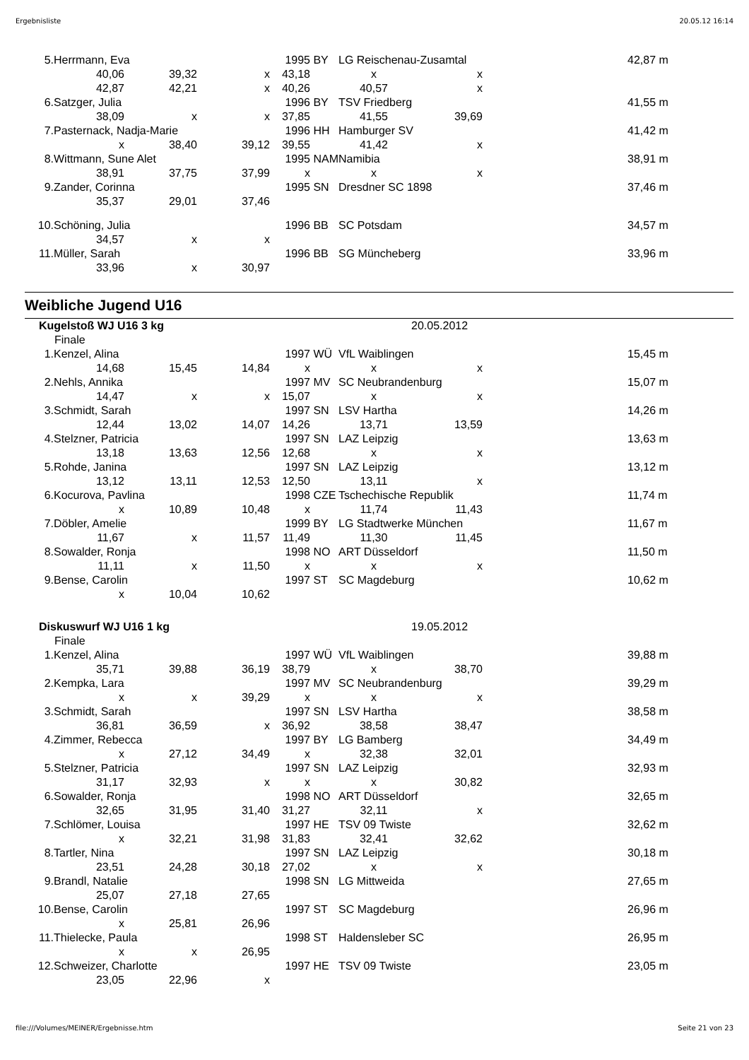Ergebnisliste 20.05.12 16:14
| 5. | Herrmann, Eva | | | 1995 | BY | LG Reischenau-Zusamtal | | | 42,87 m |
| | 40,06 | 39,32 | x | 43,18 | | x | x | | |
| | 42,87 | 42,21 | x | 40,26 | | 40,57 | x | | |
| 6. | Satzger, Julia | | | 1996 | BY | TSV Friedberg | | | 41,55 m |
| | 38,09 | x | x | 37,85 | | 41,55 | 39,69 | | |
| 7. | Pasternack, Nadja-Marie | | | 1996 | HH | Hamburger SV | | | 41,42 m |
| | x | 38,40 | 39,12 | 39,55 | | 41,42 | x | | |
| 8. | Wittmann, Sune Alet | | | 1995 | NAM | Namibia | | | 38,91 m |
| | 38,91 | 37,75 | 37,99 | x | | x | x | | |
| 9. | Zander, Corinna | | | 1995 | SN | Dresdner SC 1898 | | | 37,46 m |
| | 35,37 | 29,01 | 37,46 | | | | | | |
| 10. | Schöning, Julia | | | 1996 | BB | SC Potsdam | | | 34,57 m |
| | 34,57 | x | x | | | | | | |
| 11. | Müller, Sarah | | | 1996 | BB | SG Müncheberg | | | 33,96 m |
| | 33,96 | x | 30,97 | | | | | | |
Weibliche Jugend U16
| Kugelstoß WJ U16 3 kg | | | | 20.05.2012 | | | | | |
| Finale | | | | | | | | | |
| 1. | Kenzel, Alina | | | 1997 | WÜ | VfL Waiblingen | | | 15,45 m |
| | 14,68 | 15,45 | 14,84 | x | | x | x | | |
| 2. | Nehls, Annika | | | 1997 | MV | SC Neubrandenburg | | | 15,07 m |
| | 14,47 | x | x | 15,07 | | x | x | | |
| 3. | Schmidt, Sarah | | | 1997 | SN | LSV Hartha | | | 14,26 m |
| | 12,44 | 13,02 | 14,07 | 14,26 | | 13,71 | 13,59 | | |
| 4. | Stelzner, Patricia | | | 1997 | SN | LAZ Leipzig | | | 13,63 m |
| | 13,18 | 13,63 | 12,56 | 12,68 | | x | x | | |
| 5. | Rohde, Janina | | | 1997 | SN | LAZ Leipzig | | | 13,12 m |
| | 13,12 | 13,11 | 12,53 | 12,50 | | 13,11 | x | | |
| 6. | Kocurova, Pavlina | | | 1998 | CZE | Tschechische Republik | | | 11,74 m |
| | x | 10,89 | 10,48 | x | | 11,74 | 11,43 | | |
| 7. | Döbler, Amelie | | | 1999 | BY | LG Stadtwerke München | | | 11,67 m |
| | 11,67 | x | 11,57 | 11,49 | | 11,30 | 11,45 | | |
| 8. | Sowalder, Ronja | | | 1998 | NO | ART Düsseldorf | | | 11,50 m |
| | 11,11 | x | 11,50 | x | | x | x | | |
| 9. | Bense, Carolin | | | 1997 | ST | SC Magdeburg | | | 10,62 m |
| | x | 10,04 | 10,62 | | | | | | |
| Diskuswurf WJ U16 1 kg | | | | 19.05.2012 | | | | | |
| Finale | | | | | | | | | |
| 1. | Kenzel, Alina | | | 1997 | WÜ | VfL Waiblingen | | | 39,88 m |
| | 35,71 | 39,88 | 36,19 | 38,79 | | x | 38,70 | | |
| 2. | Kempka, Lara | | | 1997 | MV | SC Neubrandenburg | | | 39,29 m |
| | x | x | 39,29 | x | | x | x | | |
| 3. | Schmidt, Sarah | | | 1997 | SN | LSV Hartha | | | 38,58 m |
| | 36,81 | 36,59 | x | 36,92 | | 38,58 | 38,47 | | |
| 4. | Zimmer, Rebecca | | | 1997 | BY | LG Bamberg | | | 34,49 m |
| | x | 27,12 | 34,49 | x | | 32,38 | 32,01 | | |
| 5. | Stelzner, Patricia | | | 1997 | SN | LAZ Leipzig | | | 32,93 m |
| | 31,17 | 32,93 | x | x | | x | 30,82 | | |
| 6. | Sowalder, Ronja | | | 1998 | NO | ART Düsseldorf | | | 32,65 m |
| | 32,65 | 31,95 | 31,40 | 31,27 | | 32,11 | x | | |
| 7. | Schlömer, Louisa | | | 1997 | HE | TSV 09 Twiste | | | 32,62 m |
| | x | 32,21 | 31,98 | 31,83 | | 32,41 | 32,62 | | |
| 8. | Tartler, Nina | | | 1997 | SN | LAZ Leipzig | | | 30,18 m |
| | 23,51 | 24,28 | 30,18 | 27,02 | | x | x | | |
| 9. | Brandl, Natalie | | | 1998 | SN | LG Mittweida | | | 27,65 m |
| | 25,07 | 27,18 | 27,65 | | | | | | |
| 10. | Bense, Carolin | | | 1997 | ST | SC Magdeburg | | | 26,96 m |
| | x | 25,81 | 26,96 | | | | | | |
| 11. | Thielecke, Paula | | | 1998 | ST | Haldensleber SC | | | 26,95 m |
| | x | x | 26,95 | | | | | | |
| 12. | Schweizer, Charlotte | | | 1997 | HE | TSV 09 Twiste | | | 23,05 m |
| | 23,05 | 22,96 | x | | | | | | |
file:///Volumes/MEINER/Ergebnisse.htm Seite 21 von 23